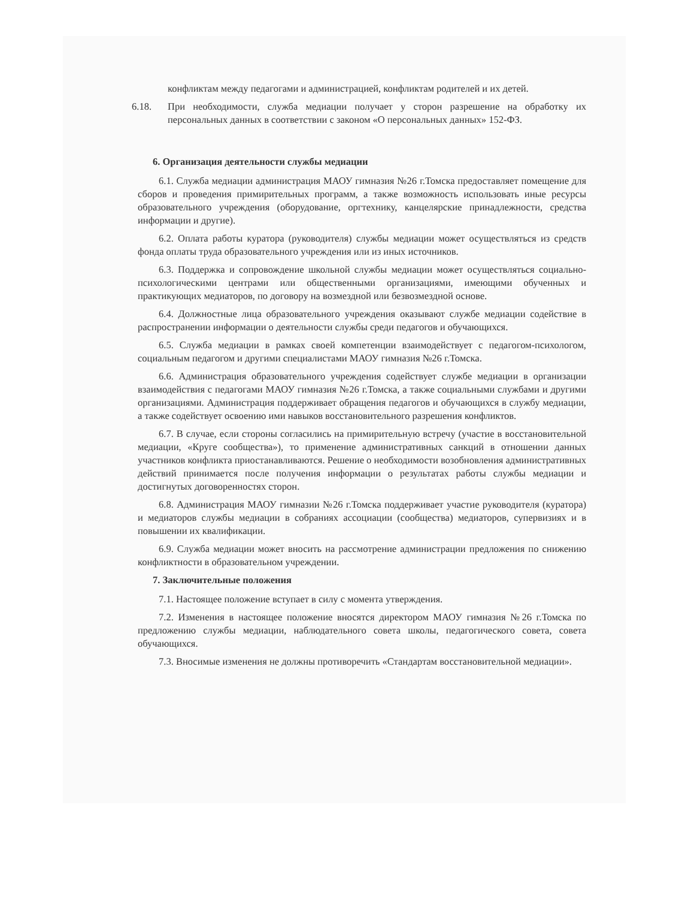конфликтам между педагогами и администрацией, конфликтам родителей и их детей.
6.18. При необходимости, служба медиации получает у сторон разрешение на обработку их персональных данных в соответствии с законом «О персональных данных» 152-ФЗ.
6. Организация деятельности службы медиации
6.1. Служба медиации администрация МАОУ гимназия №26 г.Томска предоставляет помещение для сборов и проведения примирительных программ, а также возможность использовать иные ресурсы образовательного учреждения (оборудование, оргтехнику, канцелярские принадлежности, средства информации и другие).
6.2. Оплата работы куратора (руководителя) службы медиации может осуществляться из средств фонда оплаты труда образовательного учреждения или из иных источников.
6.3. Поддержка и сопровождение школьной службы медиации может осуществляться социально-психологическими центрами или общественными организациями, имеющими обученных и практикующих медиаторов, по договору на возмездной или безвозмездной основе.
6.4. Должностные лица образовательного учреждения оказывают службе медиации содействие в распространении информации о деятельности службы среди педагогов и обучающихся.
6.5. Служба медиации в рамках своей компетенции взаимодействует с педагогом-психологом, социальным педагогом и другими специалистами МАОУ гимназия №26 г.Томска.
6.6. Администрация образовательного учреждения содействует службе медиации в организации взаимодействия с педагогами МАОУ гимназия №26 г.Томска, а также социальными службами и другими организациями. Администрация поддерживает обращения педагогов и обучающихся в службу медиации, а также содействует освоению ими навыков восстановительного разрешения конфликтов.
6.7. В случае, если стороны согласились на примирительную встречу (участие в восстановительной медиации, «Круге сообщества»), то применение административных санкций в отношении данных участников конфликта приостанавливаются. Решение о необходимости возобновления административных действий принимается после получения информации о результатах работы службы медиации и достигнутых договоренностях сторон.
6.8. Администрация МАОУ гимназии №26 г.Томска поддерживает участие руководителя (куратора) и медиаторов службы медиации в собраниях ассоциации (сообщества) медиаторов, супервизиях и в повышении их квалификации.
6.9. Служба медиации может вносить на рассмотрение администрации предложения по снижению конфликтности в образовательном учреждении.
7. Заключительные положения
7.1. Настоящее положение вступает в силу с момента утверждения.
7.2. Изменения в настоящее положение вносятся директором МАОУ гимназия №26 г.Томска по предложению службы медиации, наблюдательного совета школы, педагогического совета, совета обучающихся.
7.3. Вносимые изменения не должны противоречить «Стандартам восстановительной медиации».